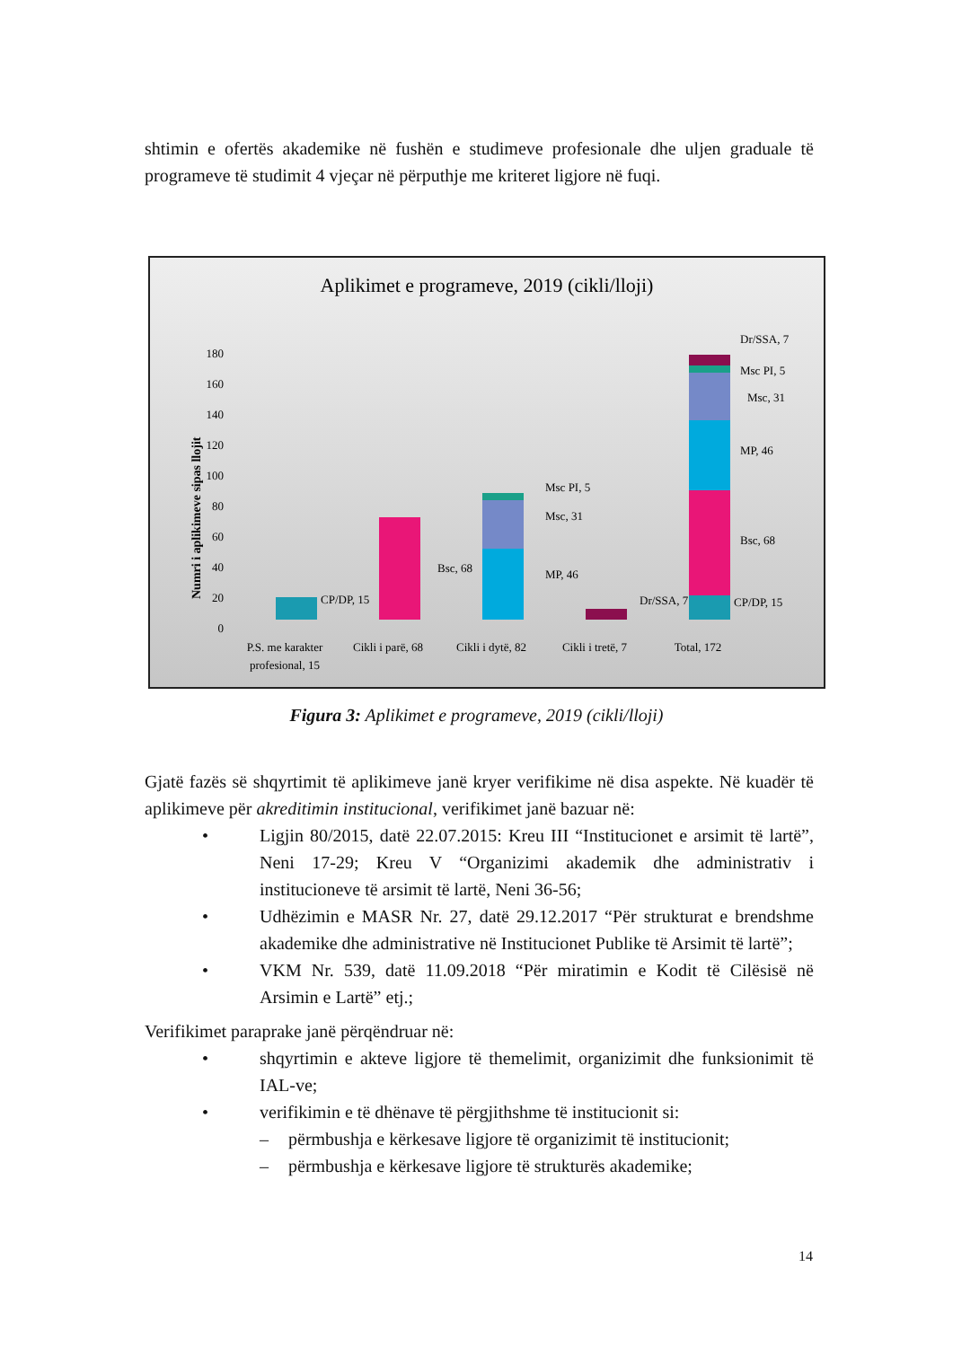shtimin e ofertës akademike në fushën e studimeve profesionale dhe uljen graduale të programeve të studimit 4 vjeçar në përputhje me kriteret ligjore në fuqi.
Aplikimet e programeve, 2019 (cikli/lloji)
Numri i aplikimeve sipas llojit
0
20
40
60
80
100
120
140
160
180
CP/DP, 15
Bsc, 68
Msc PI, 5
Msc, 31
MP, 46
Dr/SSA, 7
Dr/SSA, 7
Msc PI, 5
Msc, 31
MP, 46
Bsc, 68
CP/DP, 15
P.S. me karakter
profesional, 15
Cikli i parë, 68
Cikli i dytë, 82
Cikli i tretë, 7
Total, 172
Figura 3: Aplikimet e programeve, 2019 (cikli/lloji)
Gjatë fazës së shqyrtimit të aplikimeve janë kryer verifikime në disa aspekte. Në kuadër të aplikimeve për akreditimin institucional, verifikimet janë bazuar në:
• Ligjin 80/2015, datë 22.07.2015: Kreu III “Institucionet e arsimit të lartë”, Neni 17-29; Kreu V “Organizimi akademik dhe administrativ i institucioneve të arsimit të lartë, Neni 36-56;
• Udhëzimin e MASR Nr. 27, datë 29.12.2017 “Për strukturat e brendshme akademike dhe administrative në Institucionet Publike të Arsimit të lartë”;
• VKM Nr. 539, datë 11.09.2018 “Për miratimin e Kodit të Cilësisë në Arsimin e Lartë” etj.;
Verifikimet paraprake janë përqëndruar në:
• shqyrtimin e akteve ligjore të themelimit, organizimit dhe funksionimit të IAL-ve;
• verifikimin e të dhënave të përgjithshme të institucionit si:
– përmbushja e kërkesave ligjore të organizimit të institucionit;
– përmbushja e kërkesave ligjore të strukturës akademike;
14